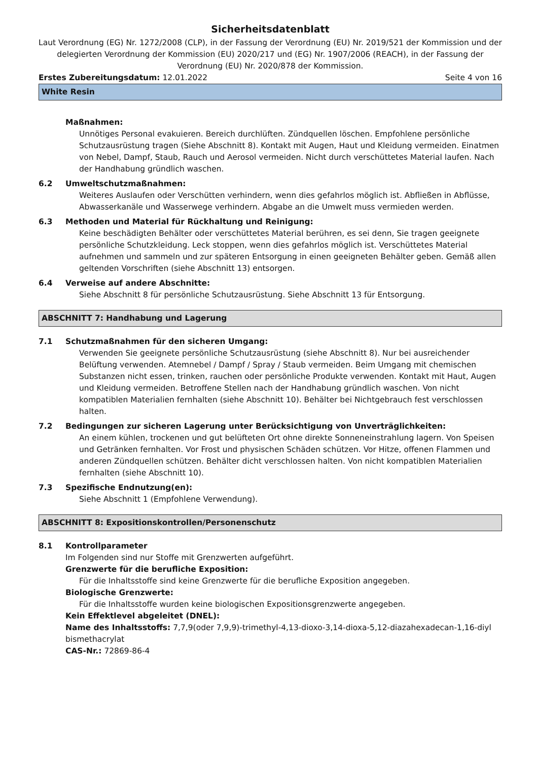Sicherheitsdatenblatt
Laut Verordnung (EG) Nr. 1272/2008 (CLP), in der Fassung der Verordnung (EU) Nr. 2019/521 der Kommission und der delegierten Verordnung der Kommission (EU) 2020/217 und (EG) Nr. 1907/2006 (REACH), in der Fassung der Verordnung (EU) Nr. 2020/878 der Kommission.
Erstes Zubereitungsdatum: 12.01.2022 Seite 4 von 16
White Resin
Maßnahmen:
Unnötiges Personal evakuieren. Bereich durchlüften. Zündquellen löschen. Empfohlene persönliche Schutzausrüstung tragen (Siehe Abschnitt 8). Kontakt mit Augen, Haut und Kleidung vermeiden. Einatmen von Nebel, Dampf, Staub, Rauch und Aerosol vermeiden. Nicht durch verschüttetes Material laufen. Nach der Handhabung gründlich waschen.
6.2 Umweltschutzmaßnahmen:
Weiteres Auslaufen oder Verschütten verhindern, wenn dies gefahrlos möglich ist. Abfließen in Abflüsse, Abwasserkanäle und Wasserwege verhindern. Abgabe an die Umwelt muss vermieden werden.
6.3 Methoden und Material für Rückhaltung und Reinigung:
Keine beschädigten Behälter oder verschüttetes Material berühren, es sei denn, Sie tragen geeignete persönliche Schutzkleidung. Leck stoppen, wenn dies gefahrlos möglich ist. Verschüttetes Material aufnehmen und sammeln und zur späteren Entsorgung in einen geeigneten Behälter geben. Gemäß allen geltenden Vorschriften (siehe Abschnitt 13) entsorgen.
6.4 Verweise auf andere Abschnitte:
Siehe Abschnitt 8 für persönliche Schutzausrüstung. Siehe Abschnitt 13 für Entsorgung.
ABSCHNITT 7: Handhabung und Lagerung
7.1 Schutzmaßnahmen für den sicheren Umgang:
Verwenden Sie geeignete persönliche Schutzausrüstung (siehe Abschnitt 8). Nur bei ausreichender Belüftung verwenden. Atemnebel / Dampf / Spray / Staub vermeiden. Beim Umgang mit chemischen Substanzen nicht essen, trinken, rauchen oder persönliche Produkte verwenden. Kontakt mit Haut, Augen und Kleidung vermeiden. Betroffene Stellen nach der Handhabung gründlich waschen. Von nicht kompatiblen Materialien fernhalten (siehe Abschnitt 10). Behälter bei Nichtgebrauch fest verschlossen halten.
7.2 Bedingungen zur sicheren Lagerung unter Berücksichtigung von Unverträglichkeiten:
An einem kühlen, trockenen und gut belüfteten Ort ohne direkte Sonneneinstrahlung lagern. Von Speisen und Getränken fernhalten. Vor Frost und physischen Schäden schützen. Vor Hitze, offenen Flammen und anderen Zündquellen schützen. Behälter dicht verschlossen halten. Von nicht kompatiblen Materialien fernhalten (siehe Abschnitt 10).
7.3 Spezifische Endnutzung(en):
Siehe Abschnitt 1 (Empfohlene Verwendung).
ABSCHNITT 8: Expositionskontrollen/Personenschutz
8.1 Kontrollparameter
Im Folgenden sind nur Stoffe mit Grenzwerten aufgeführt.
Grenzwerte für die berufliche Exposition:
Für die Inhaltsstoffe sind keine Grenzwerte für die berufliche Exposition angegeben.
Biologische Grenzwerte:
Für die Inhaltsstoffe wurden keine biologischen Expositionsgrenzwerte angegeben.
Kein Effektlevel abgeleitet (DNEL):
Name des Inhaltsstoffs: 7,7,9(oder 7,9,9)-trimethyl-4,13-dioxo-3,14-dioxa-5,12-diazahexadecan-1,16-diyl bismethacrylat
CAS-Nr.: 72869-86-4